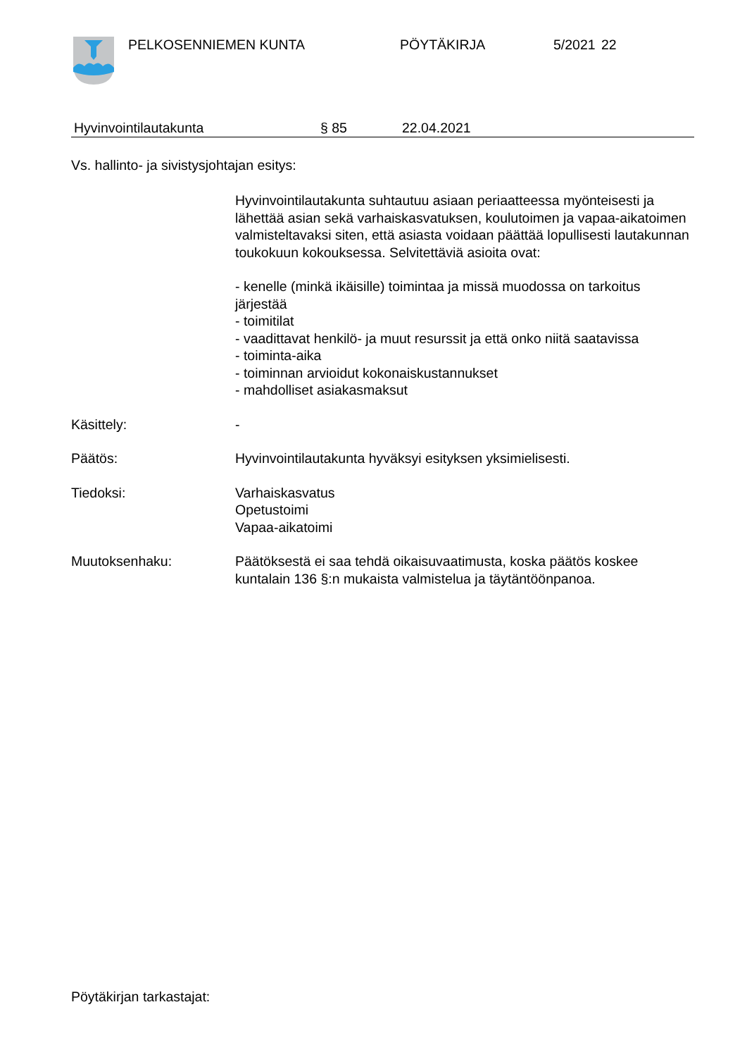PELKOSENNIEMEN KUNTA PÖYTÄKIRJA 5/2021 22
Hyvinvointilautakunta § 85 22.04.2021
Vs. hallinto- ja sivistysjohtajan esitys:
Hyvinvointilautakunta suhtautuu asiaan periaatteessa myönteisesti ja lähettää asian sekä varhaiskasvatuksen, koulutoimen ja vapaa-aikatoimen valmisteltavaksi siten, että asiasta voidaan päättää lopullisesti lautakunnan toukokuun kokouksessa. Selvitettäviä asioita ovat:
- kenelle (minkä ikäisille) toimintaa ja missä muodossa on tarkoitus järjestää
- toimitilat
- vaadittavat henkilö- ja muut resurssit ja että onko niitä saatavissa
- toiminta-aika
- toiminnan arvioidut kokonaiskustannukset
- mahdolliset asiakasmaksut
Käsittely: -
Päätös: Hyvinvointilautakunta hyväksyi esityksen yksimielisesti.
Tiedoksi: Varhaiskasvatus
Opetustoimi
Vapaa-aikatoimi
Muutoksenhaku: Päätöksestä ei saa tehdä oikaisuvaatimusta, koska päätös koskee kuntalain 136 §:n mukaista valmistelua ja täytäntöönpanoa.
Pöytäkirjan tarkastajat: